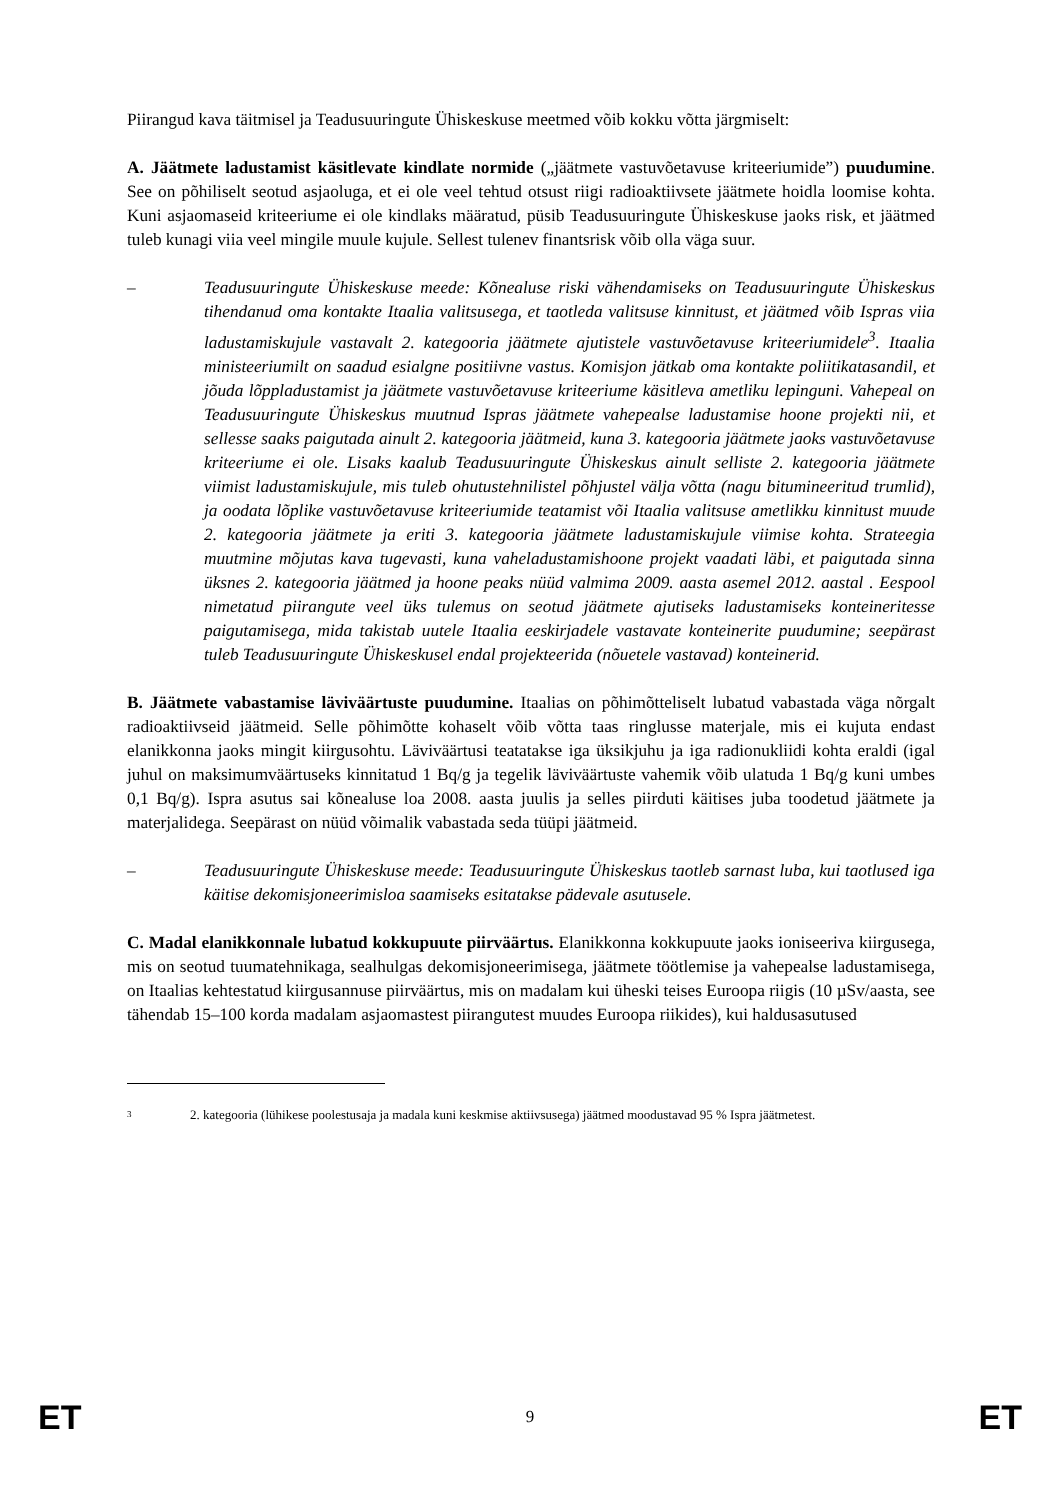Piirangud kava täitmisel ja Teadusuuringute Ühiskeskuse meetmed võib kokku võtta järgmiselt:
A. Jäätmete ladustamist käsitlevate kindlate normide („jäätmete vastuvõetavuse kriteeriumide”) puudumine. See on põhiliselt seotud asjaoluga, et ei ole veel tehtud otsust riigi radioaktiivsete jäätmete hoidla loomise kohta. Kuni asjaomaseid kriteeriume ei ole kindlaks määratud, püsib Teadusuuringute Ühiskeskuse jaoks risk, et jäätmed tuleb kunagi viia veel mingile muule kujule. Sellest tulenev finantsrisk võib olla väga suur.
– Teadusuuringute Ühiskeskuse meede: Kõnealuse riski vähendamiseks on Teadusuuringute Ühiskeskus tihendanud oma kontakte Itaalia valitsusega, et taotleda valitsuse kinnitust, et jäätmed võib Ispras viia ladustamiskujule vastavalt 2. kategooria jäätmete ajutistele vastuvõetavuse kriteeriumidele<sup>3</sup>. Itaalia ministeeriumilt on saadud esialgne positiivne vastus. Komisjon jätkab oma kontakte poliitikatasandil, et jõuda lõppladustamist ja jäätmete vastuvõetavuse kriteeriume käsitleva ametliku lepinguni. Vahepeal on Teadusuuringute Ühiskeskus muutnud Ispras jäätmete vahepealse ladustamise hoone projekti nii, et sellesse saaks paigutada ainult 2. kategooria jäätmeid, kuna 3. kategooria jäätmete jaoks vastuvõetavuse kriteeriume ei ole. Lisaks kaalub Teadusuuringute Ühiskeskus ainult selliste 2. kategooria jäätmete viimist ladustamiskujule, mis tuleb ohutustehnilistel põhjustel välja võtta (nagu bitumineeritud trumlid), ja oodata lõplike vastuvõetavuse kriteeriumide teatamist või Itaalia valitsuse ametlikku kinnitust muude 2. kategooria jäätmete ja eriti 3. kategooria jäätmete ladustamiskujule viimise kohta. Strateegia muutmine mõjutas kava tugevasti, kuna vaheladustamishoone projekt vaadati läbi, et paigutada sinna üksnes 2. kategooria jäätmed ja hoone peaks nüüd valmima 2009. aasta asemel 2012. aastal . Eespool nimetatud piirangute veel üks tulemus on seotud jäätmete ajutiseks ladustamiseks konteineritesse paigutamisega, mida takistab uutele Itaalia eeskirjadele vastavate konteinerite puudumine; seepärast tuleb Teadusuuringute Ühiskeskusel endal projekteerida (nõuetele vastavad) konteinerid.
B. Jäätmete vabastamise läviväärtuste puudumine. Itaalias on põhimõtteliselt lubatud vabastada väga nõrgalt radioaktiivseid jäätmeid. Selle põhimõtte kohaselt võib võtta taas ringlusse materjale, mis ei kujuta endast elanikkonna jaoks mingit kiirgusohtu. Läviväärtusi teatatakse iga üksikjuhu ja iga radionukliidi kohta eraldi (igal juhul on maksimumväärtuseks kinnitatud 1 Bq/g ja tegelik läviväärtuste vahemik võib ulatuda 1 Bq/g kuni umbes 0,1 Bq/g). Ispra asutus sai kõnealuse loa 2008. aasta juulis ja selles piirduti käitises juba toodetud jäätmete ja materjalidega. Seepärast on nüüd võimalik vabastada seda tüüpi jäätmeid.
– Teadusuuringute Ühiskeskuse meede: Teadusuuringute Ühiskeskus taotleb sarnast luba, kui taotlused iga käitise dekomisjoneerimisloa saamiseks esitatakse pädevale asutusele.
C. Madal elanikkonnale lubatud kokkupuute piirväärtus. Elanikkonna kokkupuute jaoks ioniseeriva kiirgusega, mis on seotud tuumatehnikaga, sealhulgas dekomisjoneerimisega, jäätmete töötlemise ja vahepealse ladustamisega, on Itaalias kehtestatud kiirgusannuse piirväärtus, mis on madalam kui üheski teises Euroopa riigis (10 µSv/aasta, see tähendab 15–100 korda madalam asjaomastest piirangutest muudes Euroopa riikides), kui haldusasutused
3 2. kategooria (lühikese poolestusaja ja madala kuni keskmise aktiivsusega) jäätmed moodustavad 95 % Ispra jäätmetest.
ET 9 ET